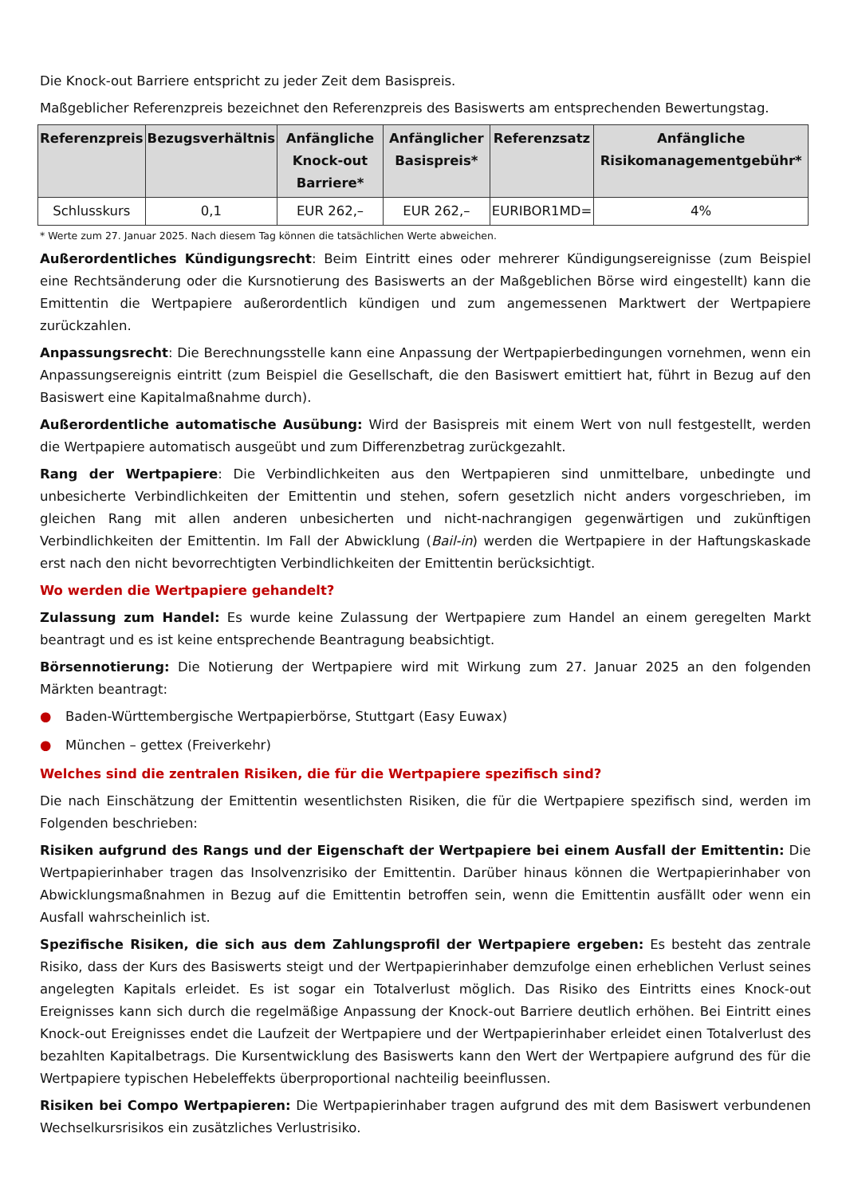Die Knock-out Barriere entspricht zu jeder Zeit dem Basispreis.
Maßgeblicher Referenzpreis bezeichnet den Referenzpreis des Basiswerts am entsprechenden Bewertungstag.
| Referenzpreis | Bezugsverhältnis | Anfängliche Knock-out Barriere* | Anfänglicher Basispreis* | Referenzsatz | Anfängliche Risikomanagementgebühr* |
| --- | --- | --- | --- | --- | --- |
| Schlusskurs | 0,1 | EUR 262,– | EUR 262,– | EURIBOR1MD= | 4% |
* Werte zum 27. Januar 2025. Nach diesem Tag können die tatsächlichen Werte abweichen.
Außerordentliches Kündigungsrecht: Beim Eintritt eines oder mehrerer Kündigungsereignisse (zum Beispiel eine Rechtsänderung oder die Kursnotierung des Basiswerts an der Maßgeblichen Börse wird eingestellt) kann die Emittentin die Wertpapiere außerordentlich kündigen und zum angemessenen Marktwert der Wertpapiere zurückzahlen.
Anpassungsrecht: Die Berechnungsstelle kann eine Anpassung der Wertpapierbedingungen vornehmen, wenn ein Anpassungsereignis eintritt (zum Beispiel die Gesellschaft, die den Basiswert emittiert hat, führt in Bezug auf den Basiswert eine Kapitalmaßnahme durch).
Außerordentliche automatische Ausübung: Wird der Basispreis mit einem Wert von null festgestellt, werden die Wertpapiere automatisch ausgeübt und zum Differenzbetrag zurückgezahlt.
Rang der Wertpapiere: Die Verbindlichkeiten aus den Wertpapieren sind unmittelbare, unbedingte und unbesicherte Verbindlichkeiten der Emittentin und stehen, sofern gesetzlich nicht anders vorgeschrieben, im gleichen Rang mit allen anderen unbesicherten und nicht-nachrangigen gegenwärtigen und zukünftigen Verbindlichkeiten der Emittentin. Im Fall der Abwicklung (Bail-in) werden die Wertpapiere in der Haftungskaskade erst nach den nicht bevorrechtigten Verbindlichkeiten der Emittentin berücksichtigt.
Wo werden die Wertpapiere gehandelt?
Zulassung zum Handel: Es wurde keine Zulassung der Wertpapiere zum Handel an einem geregelten Markt beantragt und es ist keine entsprechende Beantragung beabsichtigt.
Börsennotierung: Die Notierung der Wertpapiere wird mit Wirkung zum 27. Januar 2025 an den folgenden Märkten beantragt:
● Baden-Württembergische Wertpapierbörse, Stuttgart (Easy Euwax)
● München – gettex (Freiverkehr)
Welches sind die zentralen Risiken, die für die Wertpapiere spezifisch sind?
Die nach Einschätzung der Emittentin wesentlichsten Risiken, die für die Wertpapiere spezifisch sind, werden im Folgenden beschrieben:
Risiken aufgrund des Rangs und der Eigenschaft der Wertpapiere bei einem Ausfall der Emittentin: Die Wertpapierinhaber tragen das Insolvenzrisiko der Emittentin. Darüber hinaus können die Wertpapierinhaber von Abwicklungsmaßnahmen in Bezug auf die Emittentin betroffen sein, wenn die Emittentin ausfällt oder wenn ein Ausfall wahrscheinlich ist.
Spezifische Risiken, die sich aus dem Zahlungsprofil der Wertpapiere ergeben: Es besteht das zentrale Risiko, dass der Kurs des Basiswerts steigt und der Wertpapierinhaber demzufolge einen erheblichen Verlust seines angelegten Kapitals erleidet. Es ist sogar ein Totalverlust möglich. Das Risiko des Eintritts eines Knock-out Ereignisses kann sich durch die regelmäßige Anpassung der Knock-out Barriere deutlich erhöhen. Bei Eintritt eines Knock-out Ereignisses endet die Laufzeit der Wertpapiere und der Wertpapierinhaber erleidet einen Totalverlust des bezahlten Kapitalbetrags. Die Kursentwicklung des Basiswerts kann den Wert der Wertpapiere aufgrund des für die Wertpapiere typischen Hebeleffekts überproportional nachteilig beeinflussen.
Risiken bei Compo Wertpapieren: Die Wertpapierinhaber tragen aufgrund des mit dem Basiswert verbundenen Wechselkursrisikos ein zusätzliches Verlustrisiko.